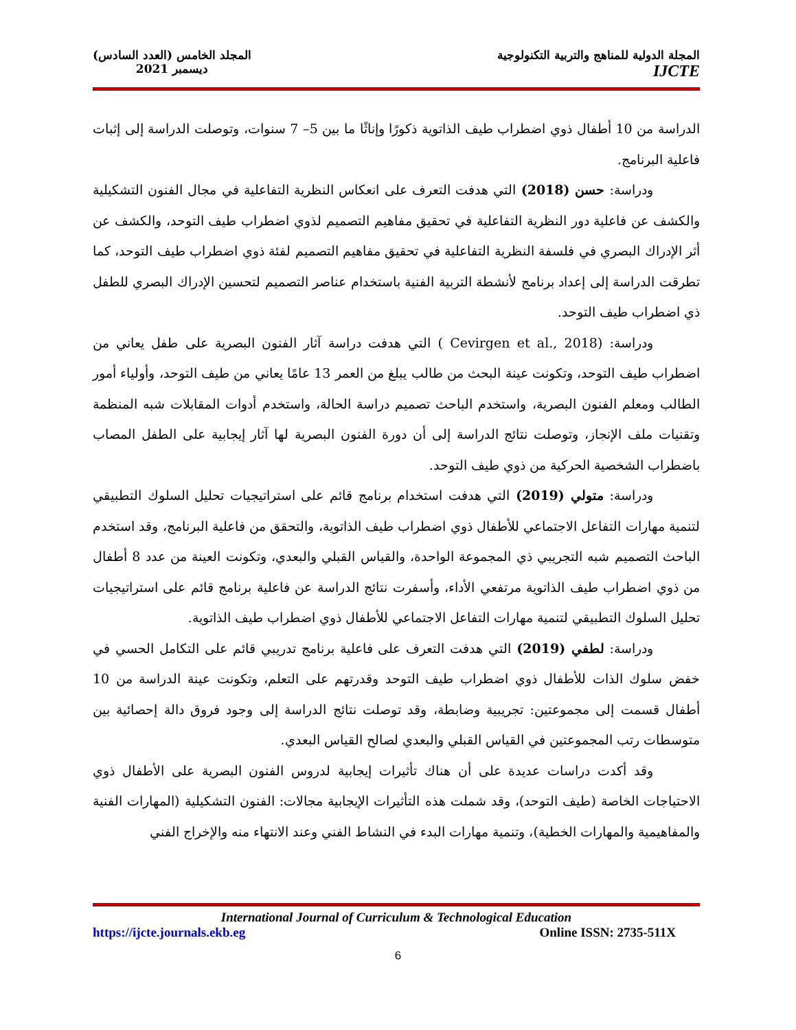المجلة الدولية للمناهج والتربية التكنولوجية
IJCTE
المجلد الخامس (العدد السادس)
ديسمبر 2021
الدراسة من 10 أطفال ذوي اضطراب طيف الذاتوية ذكورًا وإناثًا ما بين 5– 7 سنوات، وتوصلت الدراسة إلى إثبات فاعلية البرنامج.
ودراسة: حسن (2018) التي هدفت التعرف على انعكاس النظرية التفاعلية في مجال الفنون التشكيلية والكشف عن فاعلية دور النظرية التفاعلية في تحقيق مفاهيم التصميم لذوي اضطراب طيف التوحد، والكشف عن أثر الإدراك البصري في فلسفة النظرية التفاعلية في تحقيق مفاهيم التصميم لفئة ذوي اضطراب طيف التوحد، كما تطرقت الدراسة إلى إعداد برنامج لأنشطة التربية الفنية باستخدام عناصر التصميم لتحسين الإدراك البصري للطفل ذي اضطراب طيف التوحد.
ودراسة: (Cevirgen et al., 2018 ) التي هدفت دراسة آثار الفنون البصرية على طفل يعاني من اضطراب طيف التوحد، وتكونت عينة البحث من طالب يبلغ من العمر 13 عامًا يعاني من طيف التوحد، وأولياء أمور الطالب ومعلم الفنون البصرية، واستخدم الباحث تصميم دراسة الحالة، واستخدم أدوات المقابلات شبه المنظمة وتقنيات ملف الإنجاز، وتوصلت نتائج الدراسة إلى أن دورة الفنون البصرية لها آثار إيجابية على الطفل المصاب باضطراب الشخصية الحركية من ذوي طيف التوحد.
ودراسة: متولي (2019) التي هدفت استخدام برنامج قائم على استراتيجيات تحليل السلوك التطبيقي لتنمية مهارات التفاعل الاجتماعي للأطفال ذوي اضطراب طيف الذاتوية، والتحقق من فاعلية البرنامج، وقد استخدم الباحث التصميم شبه التجريبي ذي المجموعة الواحدة، والقياس القبلي والبعدي، وتكونت العينة من عدد 8 أطفال من ذوي اضطراب طيف الذاتوية مرتفعي الأداء، وأسفرت نتائج الدراسة عن فاعلية برنامج قائم على استراتيجيات تحليل السلوك التطبيقي لتنمية مهارات التفاعل الاجتماعي للأطفال ذوي اضطراب طيف الذاتوية.
ودراسة: لطفي (2019) التي هدفت التعرف على فاعلية برنامج تدريبي قائم على التكامل الحسي في خفض سلوك الذات للأطفال ذوي اضطراب طيف التوحد وقدرتهم على التعلم، وتكونت عينة الدراسة من 10 أطفال قسمت إلى مجموعتين: تجريبية وضابطة، وقد توصلت نتائج الدراسة إلى وجود فروق دالة إحصائية بين متوسطات رتب المجموعتين في القياس القبلي والبعدي لصالح القياس البعدي.
وقد أكدت دراسات عديدة على أن هناك تأثيرات إيجابية لدروس الفنون البصرية على الأطفال ذوي الاحتياجات الخاصة (طيف التوحد)، وقد شملت هذه التأثيرات الإيجابية مجالات: الفنون التشكيلية (المهارات الفنية والمفاهيمية والمهارات الخطية)، وتنمية مهارات البدء في النشاط الفني وعند الانتهاء منه والإخراج الفني
International Journal of Curriculum & Technological Education
https://ijcte.journals.ekb.eg Online ISSN: 2735-511X
6